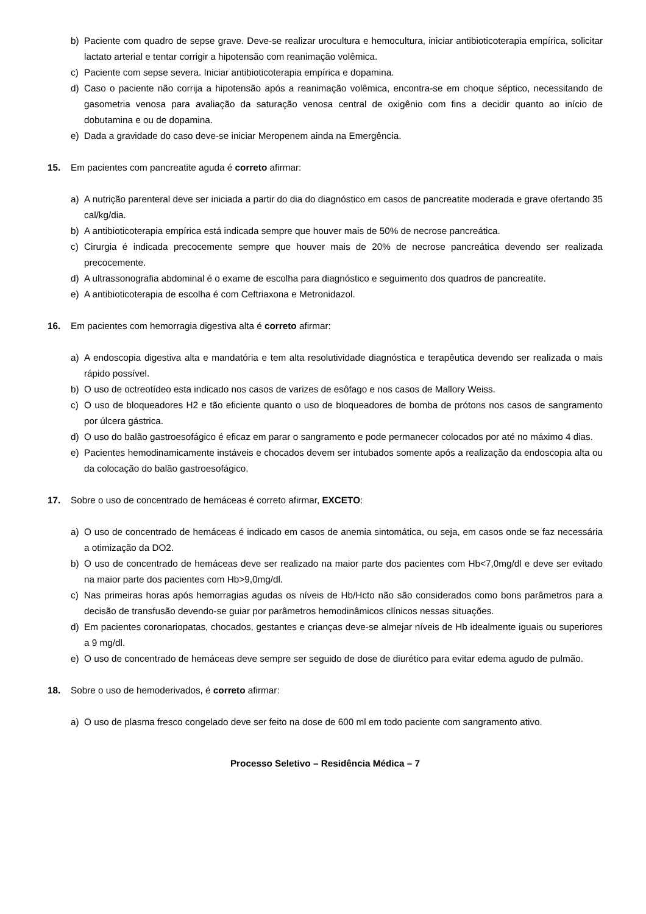b) Paciente com quadro de sepse grave. Deve-se realizar urocultura e hemocultura, iniciar antibioticoterapia empírica, solicitar lactato arterial e tentar corrigir a hipotensão com reanimação volêmica.
c) Paciente com sepse severa. Iniciar antibioticoterapia empírica e dopamina.
d) Caso o paciente não corrija a hipotensão após a reanimação volêmica, encontra-se em choque séptico, necessitando de gasometria venosa para avaliação da saturação venosa central de oxigênio com fins a decidir quanto ao início de dobutamina e ou de dopamina.
e) Dada a gravidade do caso deve-se iniciar Meropenem ainda na Emergência.
15. Em pacientes com pancreatite aguda é correto afirmar:
a) A nutrição parenteral deve ser iniciada a partir do dia do diagnóstico em casos de pancreatite moderada e grave ofertando 35 cal/kg/dia.
b) A antibioticoterapia empírica está indicada sempre que houver mais de 50% de necrose pancreática.
c) Cirurgia é indicada precocemente sempre que houver mais de 20% de necrose pancreática devendo ser realizada precocemente.
d) A ultrassonografia abdominal é o exame de escolha para diagnóstico e seguimento dos quadros de pancreatite.
e) A antibioticoterapia de escolha é com Ceftriaxona e Metronidazol.
16. Em pacientes com hemorragia digestiva alta é correto afirmar:
a) A endoscopia digestiva alta e mandatória e tem alta resolutividade diagnóstica e terapêutica devendo ser realizada o mais rápido possível.
b) O uso de octreotídeo esta indicado nos casos de varizes de esôfago e nos casos de Mallory Weiss.
c) O uso de bloqueadores H2 e tão eficiente quanto o uso de bloqueadores de bomba de prótons nos casos de sangramento por úlcera gástrica.
d) O uso do balão gastroesofágico é eficaz em parar o sangramento e pode permanecer colocados por até no máximo 4 dias.
e) Pacientes hemodinamicamente instáveis e chocados devem ser intubados somente após a realização da endoscopia alta ou da colocação do balão gastroesofágico.
17. Sobre o uso de concentrado de hemáceas é correto afirmar, EXCETO:
a) O uso de concentrado de hemáceas é indicado em casos de anemia sintomática, ou seja, em casos onde se faz necessária a otimização da DO2.
b) O uso de concentrado de hemáceas deve ser realizado na maior parte dos pacientes com Hb<7,0mg/dl e deve ser evitado na maior parte dos pacientes com Hb>9,0mg/dl.
c) Nas primeiras horas após hemorragias agudas os níveis de Hb/Hcto não são considerados como bons parâmetros para a decisão de transfusão devendo-se guiar por parâmetros hemodinâmicos clínicos nessas situações.
d) Em pacientes coronariopatas, chocados, gestantes e crianças deve-se almejar níveis de Hb idealmente iguais ou superiores a 9 mg/dl.
e) O uso de concentrado de hemáceas deve sempre ser seguido de dose de diurético para evitar edema agudo de pulmão.
18. Sobre o uso de hemoderivados, é correto afirmar:
a) O uso de plasma fresco congelado deve ser feito na dose de 600 ml em todo paciente com sangramento ativo.
Processo Seletivo – Residência Médica – 7